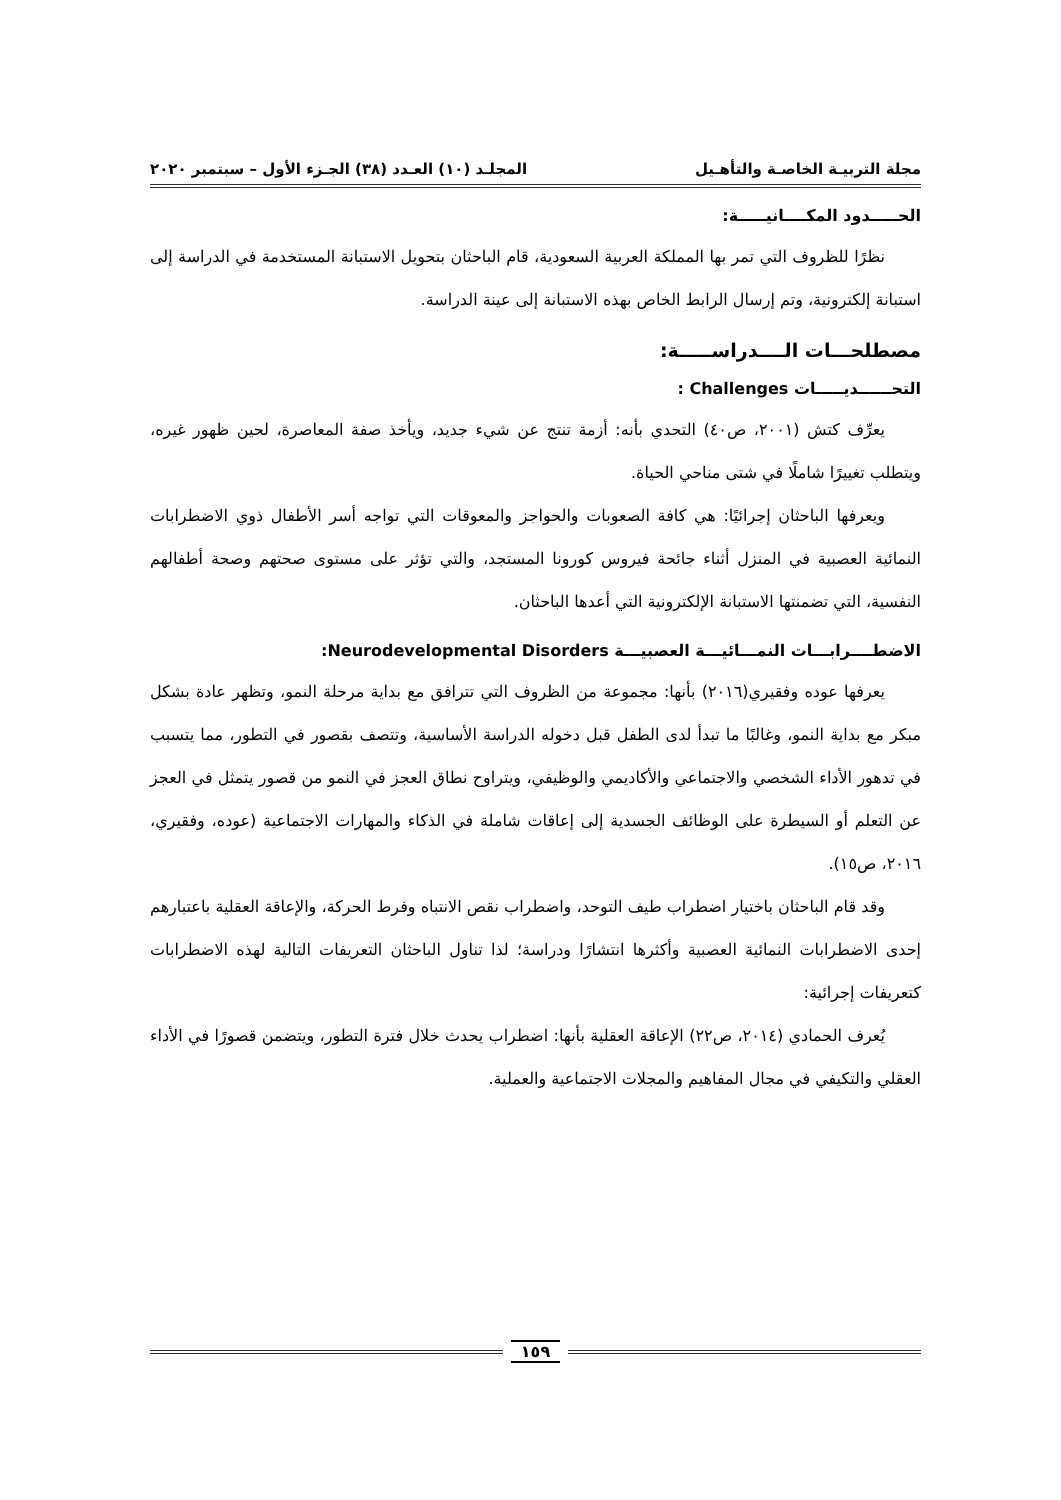مجلة التربيـة الخاصـة والتأهـيل المجلـد (١٠) العـدد (٣٨) الجـزء الأول – سبتمبر ٢٠٢٠
الحـــــدود المكــــانيـــــة:
نظرًا للظروف التي تمر بها المملكة العربية السعودية، قام الباحثان بتحويل الاستبانة المستخدمة في الدراسة إلى استبانة إلكترونية، وتم إرسال الرابط الخاص بهذه الاستبانة إلى عينة الدراسة.
مصطلحـــات الــــدراســـــة:
التحــــــديـــــات Challenges :
يعرِّف كتش (٢٠٠١، ص٤٠) التحدي بأنه: أزمة تنتج عن شيء جديد، ويأخذ صفة المعاصرة، لحين ظهور غيره، ويتطلب تغييرًا شاملًا في شتى مناحي الحياة.
ويعرفها الباحثان إجرائيًا: هي كافة الصعوبات والحواجز والمعوقات التي تواجه أسر الأطفال ذوي الاضطرابات النمائية العصبية في المنزل أثناء جائحة فيروس كورونا المستجد، والتي تؤثر على مستوى صحتهم وصحة أطفالهم النفسية، التي تضمنتها الاستبانة الإلكترونية التي أعدها الباحثان.
الاضطــــرابـــات النمـــائيـــة العصبيـــة Neurodevelopmental Disorders:
يعرفها عوده وفقيري(٢٠١٦) بأنها: مجموعة من الظروف التي تترافق مع بداية مرحلة النمو، وتظهر عادة بشكل مبكر مع بداية النمو، وغالبًا ما تبدأ لدى الطفل قبل دخوله الدراسة الأساسية، وتتصف بقصور في التطور، مما يتسبب في تدهور الأداء الشخصي والاجتماعي والأكاديمي والوظيفي، ويتراوح نطاق العجز في النمو من قصور يتمثل في العجز عن التعلم أو السيطرة على الوظائف الجسدية إلى إعاقات شاملة في الذكاء والمهارات الاجتماعية (عوده، وفقيري، ٢٠١٦، ص١٥).
وقد قام الباحثان باختيار اضطراب طيف التوحد، واضطراب نقص الانتباه وفرط الحركة، والإعاقة العقلية باعتبارهم إحدى الاضطرابات النمائية العصبية وأكثرها انتشارًا ودراسة؛ لذا تناول الباحثان التعريفات التالية لهذه الاضطرابات كتعريفات إجرائية:
يُعرف الحمادي (٢٠١٤، ص٢٢) الإعاقة العقلية بأنها: اضطراب يحدث خلال فترة التطور، ويتضمن قصورًا في الأداء العقلي والتكيفي في مجال المفاهيم والمجلات الاجتماعية والعملية.
١٥٩